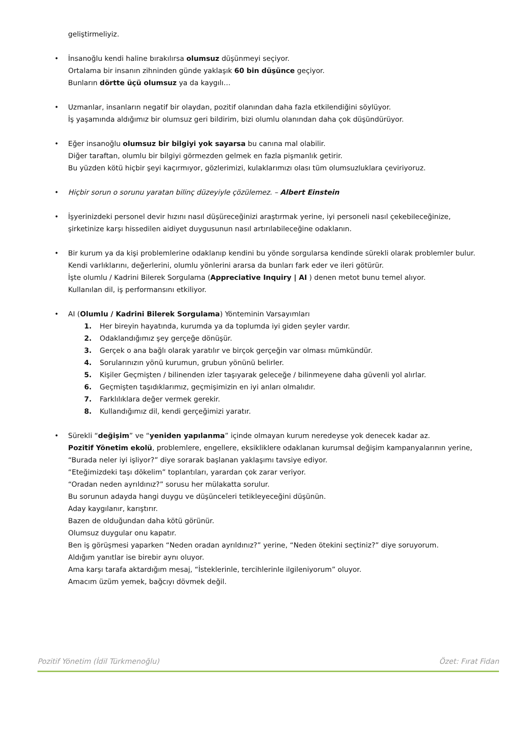geliştirmeliyiz.
• İnsanoğlu kendi haline bırakılırsa olumsuz düşünmeyi seçiyor.
Ortalama bir insanın zihninden günde yaklaşık 60 bin düşünce geçiyor.
Bunların dörtte üçü olumsuz ya da kaygılı…
• Uzmanlar, insanların negatif bir olaydan, pozitif olanından daha fazla etkilendiğini söylüyor.
İş yaşamında aldığımız bir olumsuz geri bildirim, bizi olumlu olanından daha çok düşündürüyor.
• Eğer insanoğlu olumsuz bir bilgiyi yok sayarsa bu canına mal olabilir.
Diğer taraftan, olumlu bir bilgiyi görmezden gelmek en fazla pişmanlık getirir.
Bu yüzden kötü hiçbir şeyi kaçırmıyor, gözlerimizi, kulaklarımızı olası tüm olumsuzluklara çeviriyoruz.
• Hiçbir sorun o sorunu yaratan bilinç düzeyiyle çözülemez. – Albert Einstein
• İşyerinizdeki personel devir hızını nasıl düşüreceğinizi araştırmak yerine, iyi personeli nasıl çekebileceğinize, şirketinize karşı hissedilen aidiyet duygusunun nasıl artırılabileceğine odaklanın.
• Bir kurum ya da kişi problemlerine odaklanıp kendini bu yönde sorgularsa kendinde sürekli olarak problemler bulur.
Kendi varlıklarını, değerlerini, olumlu yönlerini ararsa da bunları fark eder ve ileri götürür.
İşte olumlu / Kadrini Bilerek Sorgulama (Appreciative Inquiry | AI ) denen metot bunu temel alıyor.
Kullanılan dil, iş performansını etkiliyor.
• AI (Olumlu / Kadrini Bilerek Sorgulama) Yönteminin Varsayımları
1. Her bireyin hayatında, kurumda ya da toplumda iyi giden şeyler vardır.
2. Odaklandığımız şey gerçeğe dönüşür.
3. Gerçek o ana bağlı olarak yaratılır ve birçok gerçeğin var olması mümkündür.
4. Sorularınızın yönü kurumun, grubun yönünü belirler.
5. Kişiler Geçmişten / bilinenden izler taşıyarak geleceğe / bilinmeyene daha güvenli yol alırlar.
6. Geçmişten taşıdıklarımız, geçmişimizin en iyi anları olmalıdır.
7. Farklılıklara değer vermek gerekir.
8. Kullandığımız dil, kendi gerçeğimizi yaratır.
• Sürekli “değişim” ve “yeniden yapılanma” içinde olmayan kurum neredeyse yok denecek kadar az.
Pozitif Yönetim ekolü, problemlere, engellere, eksikliklere odaklanan kurumsal değişim kampanyalarının yerine, “Burada neler iyi işliyor?” diye sorarak başlanan yaklaşımı tavsiye ediyor.
“Eteğimizdeki taşı dökelim” toplantıları, yarardan çok zarar veriyor.
“Oradan neden ayrıldınız?” sorusu her mülakatta sorulur.
Bu sorunun adayda hangi duygu ve düşünceleri tetikleyeceğini düşünün.
Aday kaygılanır, karıştırır.
Bazen de olduğundan daha kötü görünür.
Olumsuz duygular onu kapatır.
Ben iş görüşmesi yaparken “Neden oradan ayrıldınız?” yerine, “Neden ötekini seçtiniz?” diye soruyorum.
Aldığım yanıtlar ise birebir aynı oluyor.
Ama karşı tarafa aktardığım mesaj, “İsteklerinle, tercihlerinle ilgileniyorum” oluyor.
Amacım üzüm yemek, bağcıyı dövmek değil.
Pozitif Yönetim (İdil Türkmenoğlu) Özet: Fırat Fidan